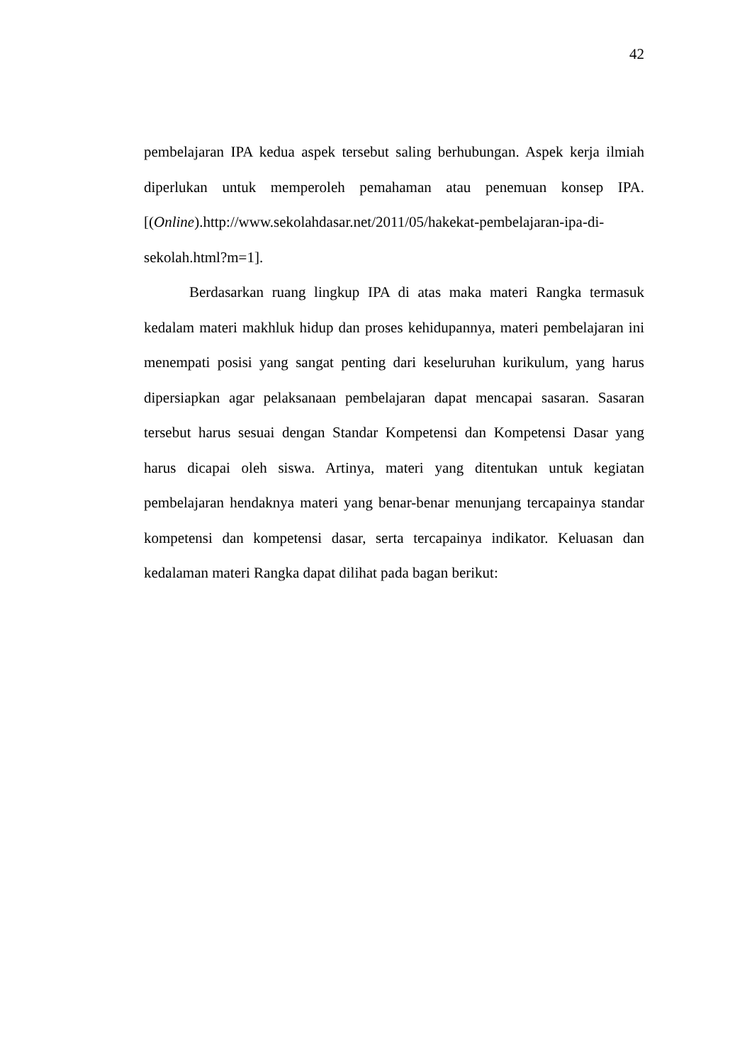42
pembelajaran IPA kedua aspek tersebut saling berhubungan. Aspek kerja ilmiah diperlukan untuk memperoleh pemahaman atau penemuan konsep IPA. [(Online).http://www.sekolahdasar.net/2011/05/hakekat-pembelajaran-ipa-di-
sekolah.html?m=1].
Berdasarkan ruang lingkup IPA di atas maka materi Rangka termasuk kedalam materi makhluk hidup dan proses kehidupannya, materi pembelajaran ini menempati posisi yang sangat penting dari keseluruhan kurikulum, yang harus dipersiapkan agar pelaksanaan pembelajaran dapat mencapai sasaran. Sasaran tersebut harus sesuai dengan Standar Kompetensi dan Kompetensi Dasar yang harus dicapai oleh siswa. Artinya, materi yang ditentukan untuk kegiatan pembelajaran hendaknya materi yang benar-benar menunjang tercapainya standar kompetensi dan kompetensi dasar, serta tercapainya indikator. Keluasan dan kedalaman materi Rangka dapat dilihat pada bagan berikut: